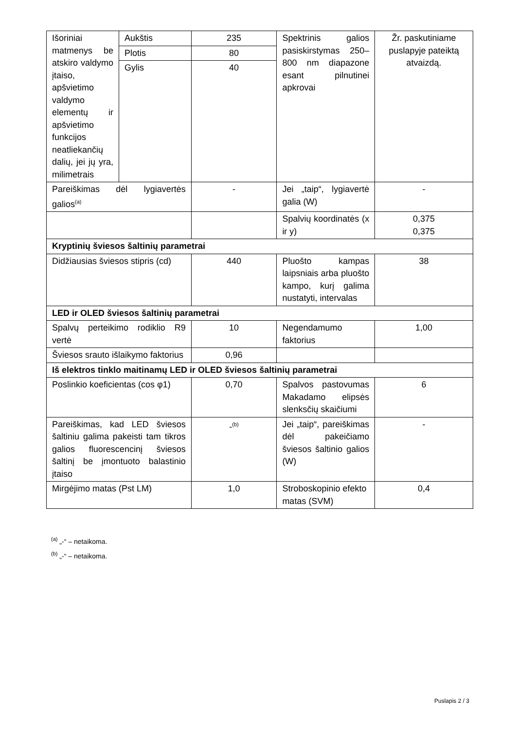| Išoriniai matmenys be atskiro valdymo įtaiso, apšvietimo valdymo elementų ir apšvietimo funkcijos neatliekančių dalių, jei jų yra, milimetrais | Aukštis | 235 | Spektrinis galios pasiskirstymas 250–800 nm diapazone esant pilnutinei apkrovai | Žr. paskutiniame puslapyje pateiktą atvaizdą. |
| | Plotis | 80 | | |
| | Gylis | 40 | | |
| Pareiškimas dėl lygiavertės galios<sup>(a)</sup> | | - | Jei „taip“, lygiavertė galia (W) | - |
| | | | Spalvių koordinatės (x ir y) | 0,375 0,375 |
| Kryptinių šviesos šaltinių parametrai | | | | |
| Didžiausias šviesos stipris (cd) | | 440 | Pluošto kampas laipsniais arba pluošto kampo, kurį galima nustatyti, intervalas | 38 |
| LED ir OLED šviesos šaltinių parametrai | | | | |
| Spalvų perteikimo rodiklio R9 vertė | | 10 | Negendamumo faktorius | 1,00 |
| Šviesos srauto išlaikymo faktorius | | 0,96 | | |
| Iš elektros tinklo maitinamų LED ir OLED šviesos šaltinių parametrai | | | | |
| Poslinkio koeficientas (cos φ1) | | 0,70 | Spalvos pastovumas Makadamo elipsės slenksčių skaičiumi | 6 |
| Pareiškimas, kad LED šviesos šaltiniu galima pakeisti tam tikros galios fluorescencinį šviesos šaltinį be įmontuoto balastinio įtaiso | | -<sup>(b)</sup> | Jei „taip“, pareiškimas dėl pakeičiamo šviesos šaltinio galios (W) | - |
| Mirgėjimo matas (Pst LM) | | 1,0 | Stroboskopinio efekto matas (SVM) | 0,4 |
<sup>(a)</sup> „-“ – netaikoma.
<sup>(b)</sup> „-“ – netaikoma.
Puslapis 2 / 3